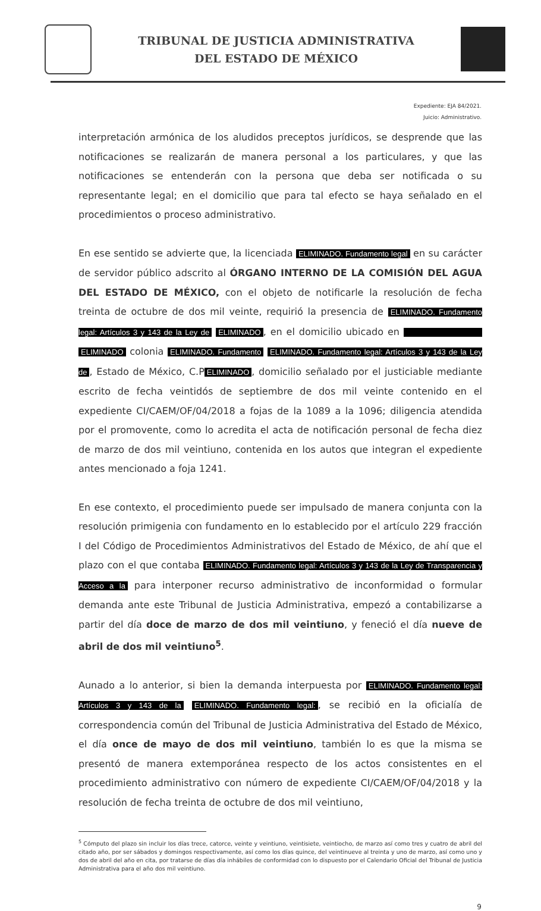TRIBUNAL DE JUSTICIA ADMINISTRATIVA
DEL ESTADO DE MÉXICO
Expediente: EJA 84/2021.
Juicio: Administrativo.
interpretación armónica de los aludidos preceptos jurídicos, se desprende que las notificaciones se realizarán de manera personal a los particulares, y que las notificaciones se entenderán con la persona que deba ser notificada o su representante legal; en el domicilio que para tal efecto se haya señalado en el procedimientos o proceso administrativo.
En ese sentido se advierte que, la licenciada ELIMINADO. Fundamento legal en su carácter de servidor público adscrito al ÓRGANO INTERNO DE LA COMISIÓN DEL AGUA DEL ESTADO DE MÉXICO, con el objeto de notificarle la resolución de fecha treinta de octubre de dos mil veinte, requirió la presencia de ELIMINADO. Fundamento legal: Artículos 3 y 143 de la Ley de ELIMINADO, en el domicilio ubicado en ELIMINADO colonia ELIMINADO. Fundamento ELIMINADO. Fundamento legal: Artículos 3 y 143 de la Ley de, Estado de México, C.P ELIMINADO, domicilio señalado por el justiciable mediante escrito de fecha veintidós de septiembre de dos mil veinte contenido en el expediente CI/CAEM/OF/04/2018 a fojas de la 1089 a la 1096; diligencia atendida por el promovente, como lo acredita el acta de notificación personal de fecha diez de marzo de dos mil veintiuno, contenida en los autos que integran el expediente antes mencionado a foja 1241.
En ese contexto, el procedimiento puede ser impulsado de manera conjunta con la resolución primigenia con fundamento en lo establecido por el artículo 229 fracción I del Código de Procedimientos Administrativos del Estado de México, de ahí que el plazo con el que contaba ELIMINADO. Fundamento legal: Artículos 3 y 143 de la Ley de Transparencia y Acceso a la para interponer recurso administrativo de inconformidad o formular demanda ante este Tribunal de Justicia Administrativa, empezó a contabilizarse a partir del día doce de marzo de dos mil veintiuno, y feneció el día nueve de abril de dos mil veintiuno<sup>5</sup>.
Aunado a lo anterior, si bien la demanda interpuesta por ELIMINADO. Fundamento legal: Artículos 3 y 143 de la ELIMINADO. Fundamento legal:, se recibió en la oficialía de correspondencia común del Tribunal de Justicia Administrativa del Estado de México, el día once de mayo de dos mil veintiuno, también lo es que la misma se presentó de manera extemporánea respecto de los actos consistentes en el procedimiento administrativo con número de expediente CI/CAEM/OF/04/2018 y la resolución de fecha treinta de octubre de dos mil veintiuno,
<sup>5</sup> Cómputo del plazo sin incluir los días trece, catorce, veinte y veintiuno, veintisiete, veintiocho, de marzo así como tres y cuatro de abril del citado año, por ser sábados y domingos respectivamente, así como los días quince, del veintinueve al treinta y uno de marzo, así como uno y dos de abril del año en cita, por tratarse de días día inhábiles de conformidad con lo dispuesto por el Calendario Oficial del Tribunal de Justicia Administrativa para el año dos mil veintiuno.
9